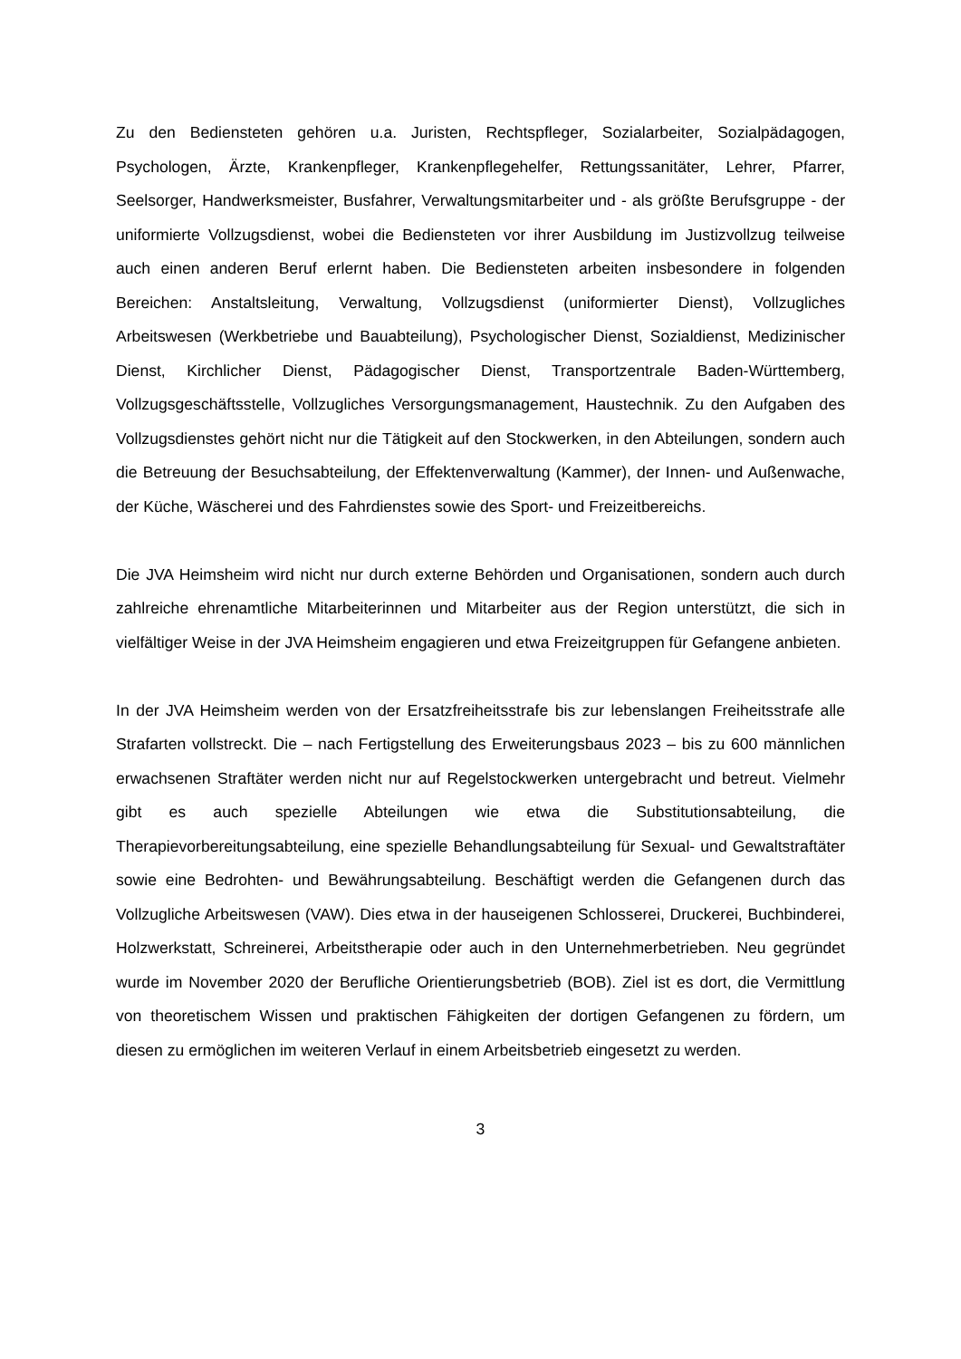Zu den Bediensteten gehören u.a. Juristen, Rechtspfleger, Sozialarbeiter, Sozialpädagogen, Psychologen, Ärzte, Krankenpfleger, Krankenpflegehelfer, Rettungssanitäter, Lehrer, Pfarrer, Seelsorger, Handwerksmeister, Busfahrer, Verwaltungsmitarbeiter und - als größte Berufsgruppe - der uniformierte Vollzugsdienst, wobei die Bediensteten vor ihrer Ausbildung im Justizvollzug teilweise auch einen anderen Beruf erlernt haben. Die Bediensteten arbeiten insbesondere in folgenden Bereichen: Anstaltsleitung, Verwaltung, Vollzugsdienst (uniformierter Dienst), Vollzugliches Arbeitswesen (Werkbetriebe und Bauabteilung), Psychologischer Dienst, Sozialdienst, Medizinischer Dienst, Kirchlicher Dienst, Pädagogischer Dienst, Transportzentrale Baden-Württemberg, Vollzugsgeschäftsstelle, Vollzugliches Versorgungsmanagement, Haustechnik. Zu den Aufgaben des Vollzugsdienstes gehört nicht nur die Tätigkeit auf den Stockwerken, in den Abteilungen, sondern auch die Betreuung der Besuchsabteilung, der Effektenverwaltung (Kammer), der Innen- und Außenwache, der Küche, Wäscherei und des Fahrdienstes sowie des Sport- und Freizeitbereichs.
Die JVA Heimsheim wird nicht nur durch externe Behörden und Organisationen, sondern auch durch zahlreiche ehrenamtliche Mitarbeiterinnen und Mitarbeiter aus der Region unterstützt, die sich in vielfältiger Weise in der JVA Heimsheim engagieren und etwa Freizeitgruppen für Gefangene anbieten.
In der JVA Heimsheim werden von der Ersatzfreiheitsstrafe bis zur lebenslangen Freiheitsstrafe alle Strafarten vollstreckt. Die – nach Fertigstellung des Erweiterungsbaus 2023 – bis zu 600 männlichen erwachsenen Straftäter werden nicht nur auf Regelstockwerken untergebracht und betreut. Vielmehr gibt es auch spezielle Abteilungen wie etwa die Substitutionsabteilung, die Therapievorbereitungsabteilung, eine spezielle Behandlungsabteilung für Sexual- und Gewaltstraftäter sowie eine Bedrohten- und Bewährungsabteilung. Beschäftigt werden die Gefangenen durch das Vollzugliche Arbeitswesen (VAW). Dies etwa in der hauseigenen Schlosserei, Druckerei, Buchbinderei, Holzwerkstatt, Schreinerei, Arbeitstherapie oder auch in den Unternehmerbetrieben. Neu gegründet wurde im November 2020 der Berufliche Orientierungsbetrieb (BOB). Ziel ist es dort, die Vermittlung von theoretischem Wissen und praktischen Fähigkeiten der dortigen Gefangenen zu fördern, um diesen zu ermöglichen im weiteren Verlauf in einem Arbeitsbetrieb eingesetzt zu werden.
3